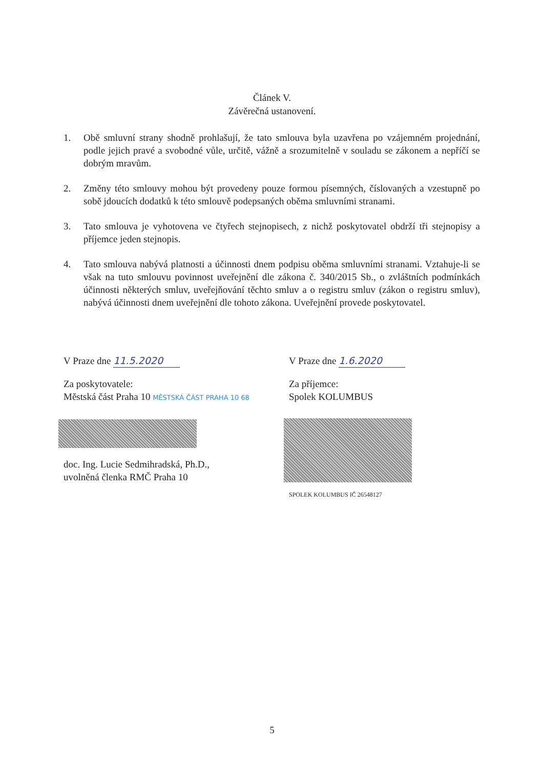Článek V.
Závěrečná ustanovení.
1. Obě smluvní strany shodně prohlašují, že tato smlouva byla uzavřena po vzájemném projednání, podle jejich pravé a svobodné vůle, určitě, vážně a srozumitelně v souladu se zákonem a nepříčí se dobrým mravům.
2. Změny této smlouvy mohou být provedeny pouze formou písemných, číslovaných a vzestupně po sobě jdoucích dodatků k této smlouvě podepsaných oběma smluvními stranami.
3. Tato smlouva je vyhotovena ve čtyřech stejnopisech, z nichž poskytovatel obdrží tři stejnopisy a příjemce jeden stejnopis.
4. Tato smlouva nabývá platnosti a účinnosti dnem podpisu oběma smluvními stranami. Vztahuje-li se však na tuto smlouvu povinnost uveřejnění dle zákona č. 340/2015 Sb., o zvláštních podmínkách účinnosti některých smluv, uveřejňování těchto smluv a o registru smluv (zákon o registru smluv), nabývá účinnosti dnem uveřejnění dle tohoto zákona. Uveřejnění provede poskytovatel.
V Praze dne 11.5.2020
Za poskytovatele:
Městská část Praha 10 MĚSTSKÁ ČÁST PRAHA 10 68
doc. Ing. Lucie Sedmihradská, Ph.D.,
uvolněná členka RMČ Praha 10
V Praze dne 1.6.2020
Za příjemce:
Spolek KOLUMBUS
SPOLEK KOLUMBUS IČ 26548127
5